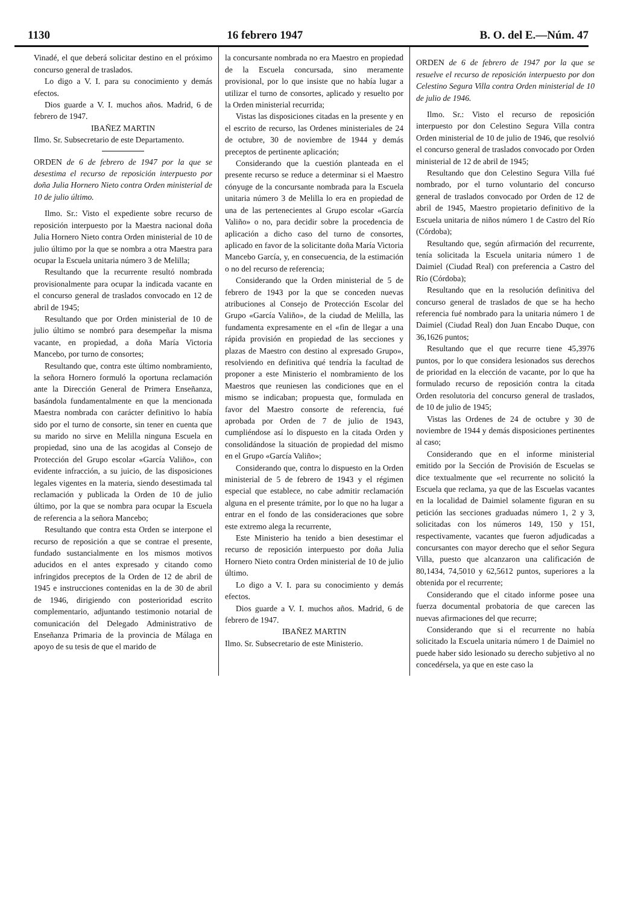1130 16 febrero 1947 B. O. del E.—Núm. 47
Vinadé, el que deberá solicitar destino en el próximo concurso general de traslados.
Lo digo a V. I. para su conocimiento y demás efectos.
Dios guarde a V. I. muchos años. Madrid, 6 de febrero de 1947.
IBAÑEZ MARTIN
Ilmo. Sr. Subsecretario de este Departamento.
ORDEN de 6 de febrero de 1947 por la que se desestima el recurso de reposición interpuesto por doña Julia Hornero Nieto contra Orden ministerial de 10 de julio último.
Ilmo. Sr.: Visto el expediente sobre recurso de reposición interpuesto por la Maestra nacional doña Julia Hornero Nieto contra Orden ministerial de 10 de julio último por la que se nombra a otra Maestra para ocupar la Escuela unitaria número 3 de Melilla;
Resultando que la recurrente resultó nombrada provisionalmente para ocupar la indicada vacante en el concurso general de traslados convocado en 12 de abril de 1945;
Resultando que por Orden ministerial de 10 de julio último se nombró para desempeñar la misma vacante, en propiedad, a doña María Victoria Mancebo, por turno de consortes;
Resultando que, contra este último nombramiento, la señora Hornero formuló la oportuna reclamación ante la Dirección General de Primera Enseñanza, basándola fundamentalmente en que la mencionada Maestra nombrada con carácter definitivo lo había sido por el turno de consorte, sin tener en cuenta que su marido no sirve en Melilla ninguna Escuela en propiedad, sino una de las acogidas al Consejo de Protección del Grupo escolar «García Valiño», con evidente infracción, a su juicio, de las disposiciones legales vigentes en la materia, siendo desestimada tal reclamación y publicada la Orden de 10 de julio último, por la que se nombra para ocupar la Escuela de referencia a la señora Mancebo;
Resultando que contra esta Orden se interpone el recurso de reposición a que se contrae el presente, fundado sustancialmente en los mismos motivos aducidos en el antes expresado y citando como infringidos preceptos de la Orden de 12 de abril de 1945 e instrucciones contenidas en la de 30 de abril de 1946, dirigiendo con posterioridad escrito complementario, adjuntando testimonio notarial de comunicación del Delegado Administrativo de Enseñanza Primaria de la provincia de Málaga en apoyo de su tesis de que el marido de
la concursante nombrada no era Maestro en propiedad de la Escuela concursada, sino meramente provisional, por lo que insiste que no había lugar a utilizar el turno de consortes, aplicado y resuelto por la Orden ministerial recurrida;
Vistas las disposiciones citadas en la presente y en el escrito de recurso, las Ordenes ministeriales de 24 de octubre, 30 de noviembre de 1944 y demás preceptos de pertinente aplicación;
Considerando que la cuestión planteada en el presente recurso se reduce a determinar si el Maestro cónyuge de la concursante nombrada para la Escuela unitaria número 3 de Melilla lo era en propiedad de una de las pertenecientes al Grupo escolar «García Valiño» o no, para decidir sobre la procedencia de aplicación a dicho caso del turno de consortes, aplicado en favor de la solicitante doña María Victoria Mancebo García, y, en consecuencia, de la estimación o no del recurso de referencia;
Considerando que la Orden ministerial de 5 de febrero de 1943 por la que se conceden nuevas atribuciones al Consejo de Protección Escolar del Grupo «García Valiño», de la ciudad de Melilla, las fundamenta expresamente en el «fin de llegar a una rápida provisión en propiedad de las secciones y plazas de Maestro con destino al expresado Grupo», resolviendo en definitiva qué tendría la facultad de proponer a este Ministerio el nombramiento de los Maestros que reuniesen las condiciones que en el mismo se indicaban; propuesta que, formulada en favor del Maestro consorte de referencia, fué aprobada por Orden de 7 de julio de 1943, cumpliéndose así lo dispuesto en la citada Orden y consolidándose la situación de propiedad del mismo en el Grupo «García Valiño»;
Considerando que, contra lo dispuesto en la Orden ministerial de 5 de febrero de 1943 y el régimen especial que establece, no cabe admitir reclamación alguna en el presente trámite, por lo que no ha lugar a entrar en el fondo de las consideraciones que sobre este extremo alega la recurrente,
Este Ministerio ha tenido a bien desestimar el recurso de reposición interpuesto por doña Julia Hornero Nieto contra Orden ministerial de 10 de julio último.
Lo digo a V. I. para su conocimiento y demás efectos.
Dios guarde a V. I. muchos años. Madrid, 6 de febrero de 1947.
IBAÑEZ MARTIN
Ilmo. Sr. Subsecretario de este Ministerio.
ORDEN de 6 de febrero de 1947 por la que se resuelve el recurso de reposición interpuesto por don Celestino Segura Villa contra Orden ministerial de 10 de julio de 1946.
Ilmo. Sr.: Visto el recurso de reposición interpuesto por don Celestino Segura Villa contra Orden ministerial de 10 de julio de 1946, que resolvió el concurso general de traslados convocado por Orden ministerial de 12 de abril de 1945;
Resultando que don Celestino Segura Villa fué nombrado, por el turno voluntario del concurso general de traslados convocado por Orden de 12 de abril de 1945, Maestro propietario definitivo de la Escuela unitaria de niños número 1 de Castro del Río (Córdoba);
Resultando que, según afirmación del recurrente, tenía solicitada la Escuela unitaria número 1 de Daimiel (Ciudad Real) con preferencia a Castro del Río (Córdoba);
Resultando que en la resolución definitiva del concurso general de traslados de que se ha hecho referencia fué nombrado para la unitaria número 1 de Daimiel (Ciudad Real) don Juan Encabo Duque, con 36,1626 puntos;
Resultando que el que recurre tiene 45,3976 puntos, por lo que considera lesionados sus derechos de prioridad en la elección de vacante, por lo que ha formulado recurso de reposición contra la citada Orden resolutoria del concurso general de traslados, de 10 de julio de 1945;
Vistas las Ordenes de 24 de octubre y 30 de noviembre de 1944 y demás disposiciones pertinentes al caso;
Considerando que en el informe ministerial emitido por la Sección de Provisión de Escuelas se dice textualmente que «el recurrente no solicitó la Escuela que reclama, ya que de las Escuelas vacantes en la localidad de Daimiel solamente figuran en su petición las secciones graduadas número 1, 2 y 3, solicitadas con los números 149, 150 y 151, respectivamente, vacantes que fueron adjudicadas a concursantes con mayor derecho que el señor Segura Villa, puesto que alcanzaron una calificación de 80,1434, 74,5010 y 62,5612 puntos, superiores a la obtenida por el recurrente;
Considerando que el citado informe posee una fuerza documental probatoria de que carecen las nuevas afirmaciones del que recurre;
Considerando que si el recurrente no había solicitado la Escuela unitaria número 1 de Daimiel no puede haber sido lesionado su derecho subjetivo al no concedérsela, ya que en este caso la